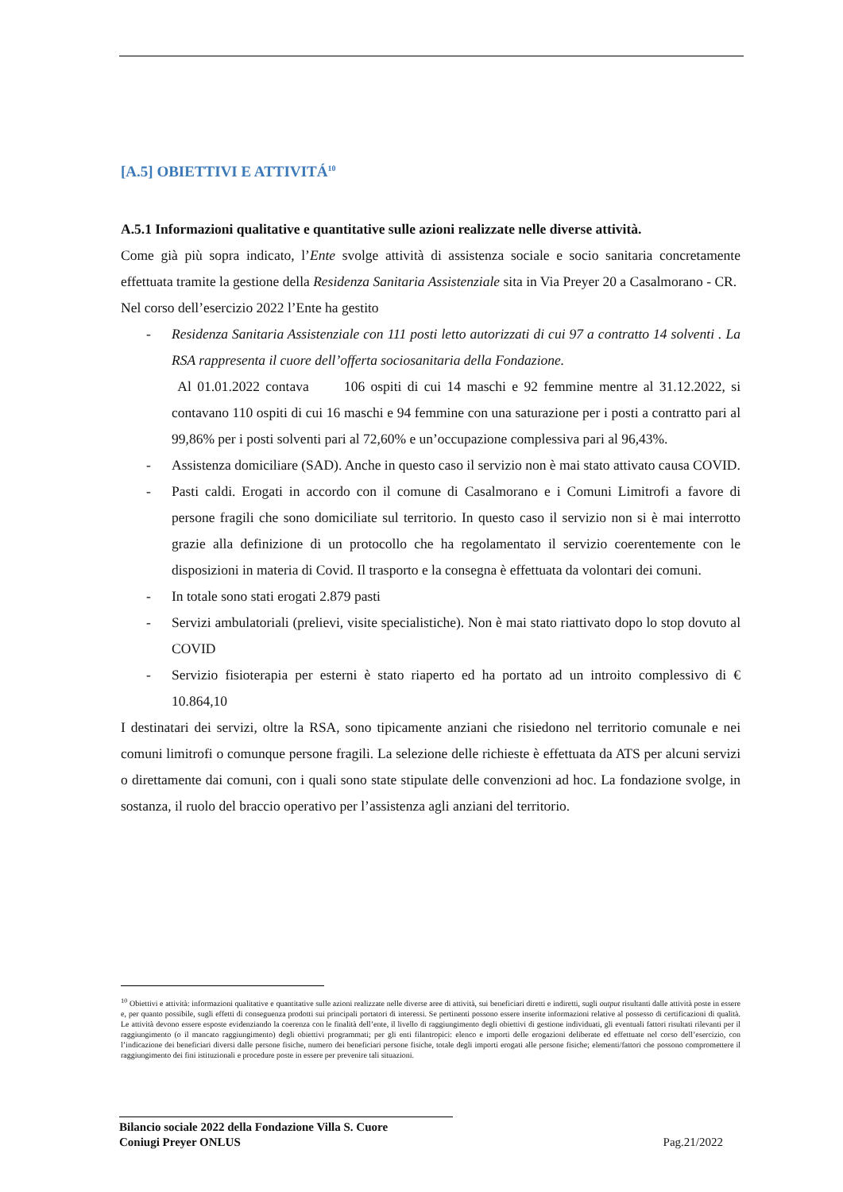[A.5] OBIETTIVI E ATTIVITÁ<sup>10</sup>
A.5.1 Informazioni qualitative e quantitative sulle azioni realizzate nelle diverse attività.
Come già più sopra indicato, l’Ente svolge attività di assistenza sociale e socio sanitaria concretamente effettuata tramite la gestione della Residenza Sanitaria Assistenziale sita in Via Preyer 20 a Casalmorano - CR.
Nel corso dell’esercizio 2022 l’Ente ha gestito
- Residenza Sanitaria Assistenziale con 111 posti letto autorizzati di cui 97 a contratto 14 solventi . La RSA rappresenta il cuore dell’offerta sociosanitaria della Fondazione.
Al 01.01.2022 contava 106 ospiti di cui 14 maschi e 92 femmine mentre al 31.12.2022, si contavano 110 ospiti di cui 16 maschi e 94 femmine con una saturazione per i posti a contratto pari al 99,86% per i posti solventi pari al 72,60% e un’occupazione complessiva pari al 96,43%.
- Assistenza domiciliare (SAD). Anche in questo caso il servizio non è mai stato attivato causa COVID.
- Pasti caldi. Erogati in accordo con il comune di Casalmorano e i Comuni Limitrofi a favore di persone fragili che sono domiciliate sul territorio. In questo caso il servizio non si è mai interrotto grazie alla definizione di un protocollo che ha regolamentato il servizio coerentemente con le disposizioni in materia di Covid. Il trasporto e la consegna è effettuata da volontari dei comuni.
- In totale sono stati erogati 2.879 pasti
- Servizi ambulatoriali (prelievi, visite specialistiche). Non è mai stato riattivato dopo lo stop dovuto al COVID
- Servizio fisioterapia per esterni è stato riaperto ed ha portato ad un introito complessivo di € 10.864,10
I destinatari dei servizi, oltre la RSA, sono tipicamente anziani che risiedono nel territorio comunale e nei comuni limitrofi o comunque persone fragili. La selezione delle richieste è effettuata da ATS per alcuni servizi o direttamente dai comuni, con i quali sono state stipulate delle convenzioni ad hoc. La fondazione svolge, in sostanza, il ruolo del braccio operativo per l’assistenza agli anziani del territorio.
<sup>10</sup> Obiettivi e attività: informazioni qualitative e quantitative sulle azioni realizzate nelle diverse aree di attività, sui beneficiari diretti e indiretti, sugli output risultanti dalle attività poste in essere e, per quanto possibile, sugli effetti di conseguenza prodotti sui principali portatori di interessi. Se pertinenti possono essere inserite informazioni relative al possesso di certificazioni di qualità. Le attività devono essere esposte evidenziando la coerenza con le finalità dell’ente, il livello di raggiungimento degli obiettivi di gestione individuati, gli eventuali fattori risultati rilevanti per il raggiungimento (o il mancato raggiungimento) degli obiettivi programmati; per gli enti filantropici: elenco e importi delle erogazioni deliberate ed effettuate nel corso dell’esercizio, con l’indicazione dei beneficiari diversi dalle persone fisiche, numero dei beneficiari persone fisiche, totale degli importi erogati alle persone fisiche; elementi/fattori che possono compromettere il raggiungimento dei fini istituzionali e procedure poste in essere per prevenire tali situazioni.
Bilancio sociale 2022 della Fondazione Villa S. Cuore
Coniugi Preyer ONLUS Pag.21/2022